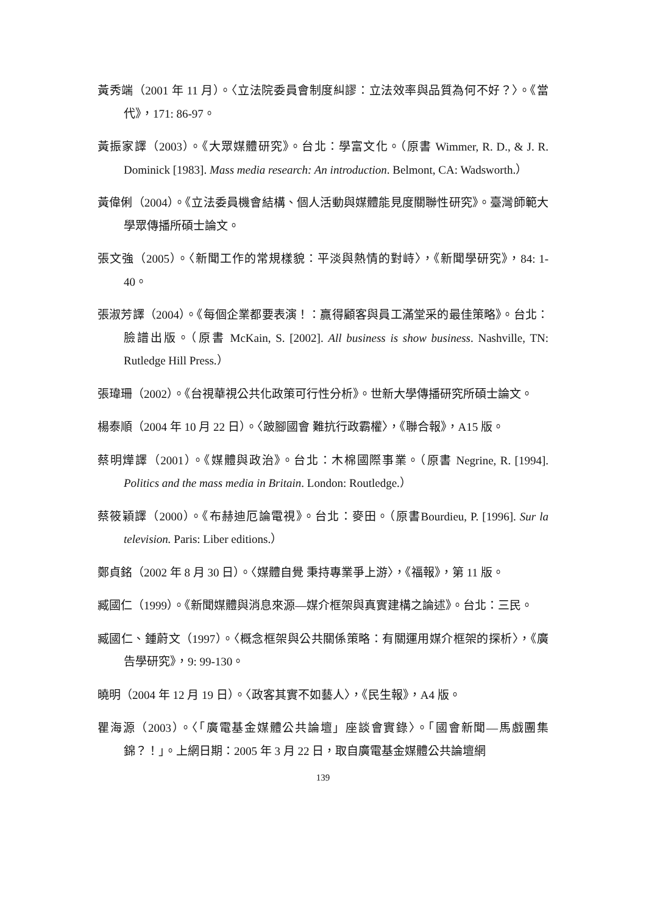黃秀端（2001 年 11 月）。〈立法院委員會制度糾謬：立法效率與品質為何不好？〉。《當代》，171: 86-97。
黃振家譯（2003）。《大眾媒體研究》。台北：學富文化。（原書 Wimmer, R. D., & J. R. Dominick [1983]. Mass media research: An introduction. Belmont, CA: Wadsworth.）
黃偉俐（2004）。《立法委員機會結構、個人活動與媒體能見度關聯性研究》。臺灣師範大學眾傳播所碩士論文。
張文強（2005）。〈新聞工作的常規樣貌：平淡與熱情的對峙〉，《新聞學研究》，84: 1-40。
張淑芳譯（2004）。《每個企業都要表演！：贏得顧客與員工滿堂采的最佳策略》。台北：臉譜出版。（原書 McKain, S. [2002]. All business is show business. Nashville, TN: Rutledge Hill Press.）
張瑋珊（2002）。《台視華視公共化政策可行性分析》。世新大學傳播研究所碩士論文。
楊泰順（2004 年 10 月 22 日）。〈跛腳國會 難抗行政霸權〉，《聯合報》，A15 版。
蔡明燁譯（2001）。《媒體與政治》。台北：木棉國際事業。（原書 Negrine, R. [1994]. Politics and the mass media in Britain. London: Routledge.）
蔡筱穎譯（2000）。《布赫迪厄論電視》。台北：麥田。（原書Bourdieu, P. [1996]. Sur la television. Paris: Liber editions.）
鄭貞銘（2002 年 8 月 30 日）。〈媒體自覺 秉持專業爭上游〉，《福報》，第 11 版。
臧國仁（1999）。《新聞媒體與消息來源—媒介框架與真實建構之論述》。台北：三民。
臧國仁、鍾蔚文（1997）。〈概念框架與公共關係策略：有關運用媒介框架的探析〉，《廣告學研究》，9: 99-130。
曉明（2004 年 12 月 19 日）。〈政客其實不如藝人〉，《民生報》，A4 版。
瞿海源（2003）。〈「廣電基金媒體公共論壇」座談會實錄〉。「國會新聞—馬戲團集錦？！」。上網日期：2005 年 3 月 22 日，取自廣電基金媒體公共論壇網
139